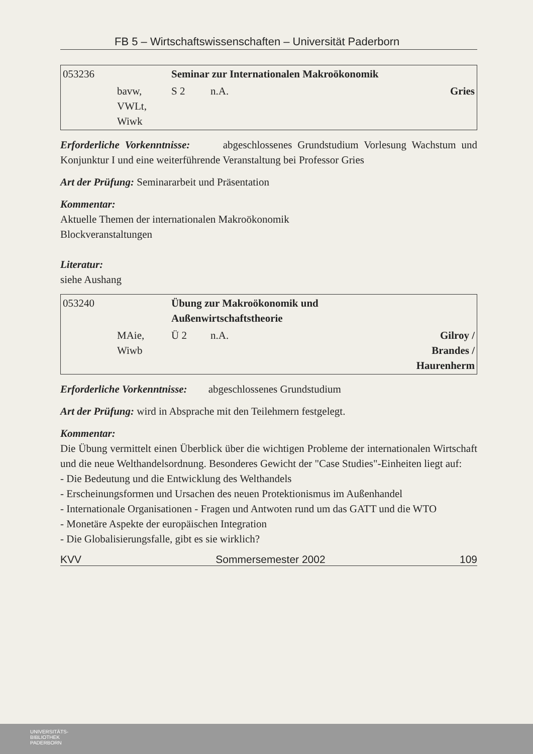FB 5 – Wirtschaftswissenschaften – Universität Paderborn
| 053236 | | Seminar zur Internationalen Makroökonomik | | |
| | bavw, VWLt, Wiwk | S 2 | n.A. | Gries |
Erforderliche Vorkenntnisse: abgeschlossenes Grundstudium Vorlesung Wachstum und Konjunktur I und eine weiterführende Veranstaltung bei Professor Gries
Art der Prüfung: Seminararbeit und Präsentation
Kommentar:
Aktuelle Themen der internationalen Makroökonomik
Blockveranstaltungen
Literatur:
siehe Aushang
| 053240 | | Übung zur Makroökonomik und Außenwirtschaftstheorie | | |
| | MAie, Wiwb | Ü 2 | n.A. | Gilroy / Brandes / Haurenherm |
Erforderliche Vorkenntnisse: abgeschlossenes Grundstudium
Art der Prüfung: wird in Absprache mit den Teilehmern festgelegt.
Kommentar:
Die Übung vermittelt einen Überblick über die wichtigen Probleme der internationalen Wirtschaft und die neue Welthandelsordnung. Besonderes Gewicht der "Case Studies"-Einheiten liegt auf:
- Die Bedeutung und die Entwicklung des Welthandels
- Erscheinungsformen und Ursachen des neuen Protektionismus im Außenhandel
- Internationale Organisationen - Fragen und Antwoten rund um das GATT und die WTO
- Monetäre Aspekte der europäischen Integration
- Die Globalisierungsfalle, gibt es sie wirklich?
KVV Sommersemester 2002 109
UNIVERSITÄTS-
BIBLIOTHEK
PADERBORN